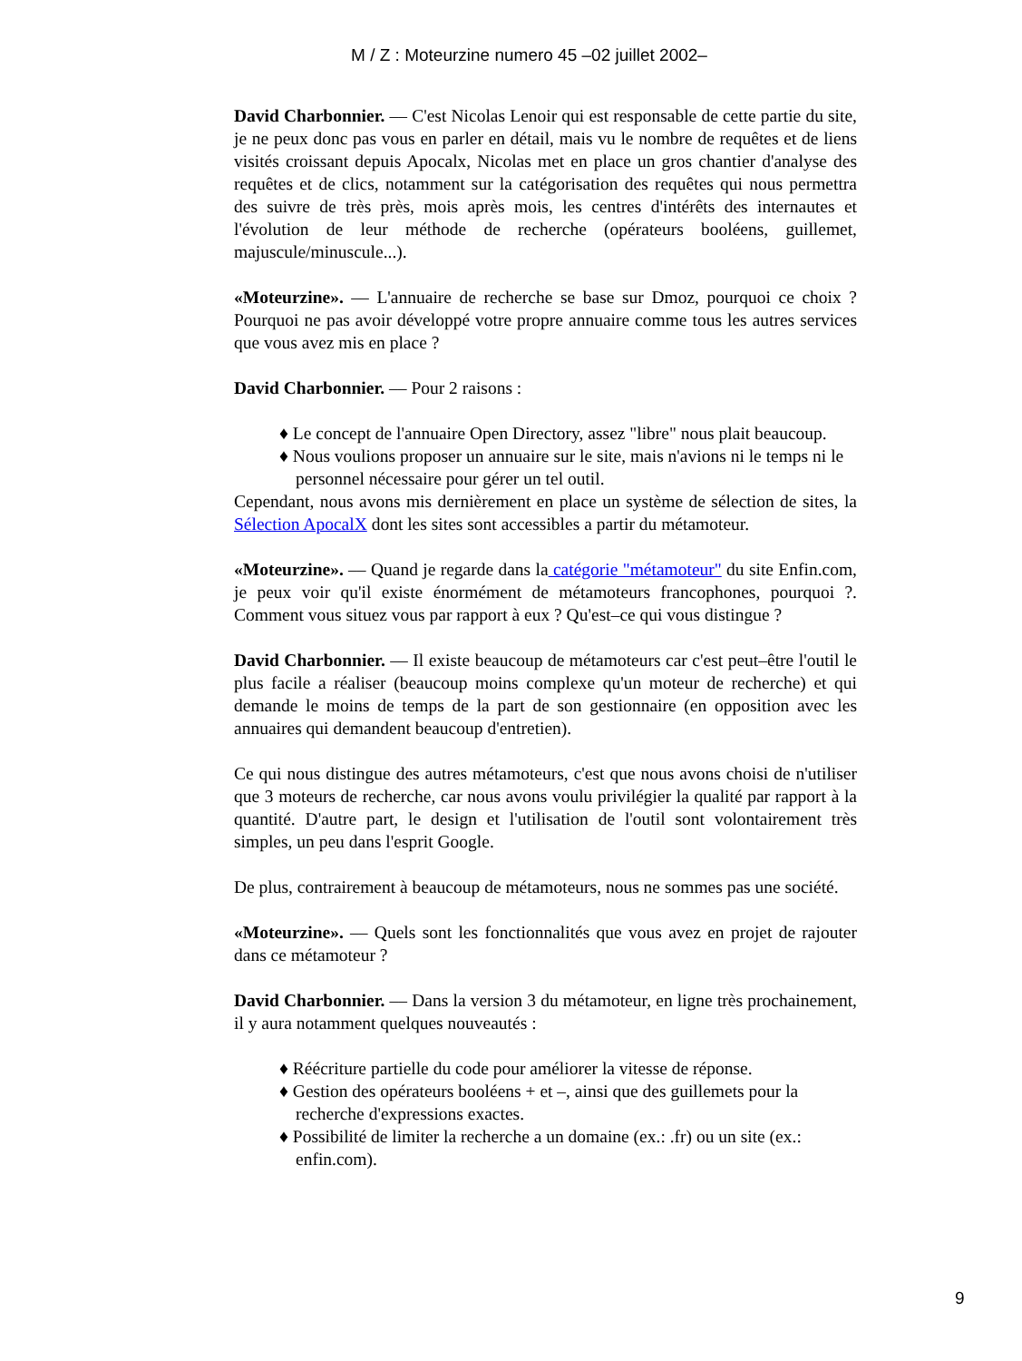M / Z : Moteurzine numero 45 –02 juillet 2002–
David Charbonnier. –– C'est Nicolas Lenoir qui est responsable de cette partie du site, je ne peux donc pas vous en parler en détail, mais vu le nombre de requêtes et de liens visités croissant depuis Apocalx, Nicolas met en place un gros chantier d'analyse des requêtes et de clics, notamment sur la catégorisation des requêtes qui nous permettra des suivre de très près, mois après mois, les centres d'intérêts des internautes et l'évolution de leur méthode de recherche (opérateurs booléens, guillemet, majuscule/minuscule...).
«Moteurzine». –– L'annuaire de recherche se base sur Dmoz, pourquoi ce choix ? Pourquoi ne pas avoir développé votre propre annuaire comme tous les autres services que vous avez mis en place ?
David Charbonnier. –– Pour 2 raisons :
♦ Le concept de l'annuaire Open Directory, assez "libre" nous plait beaucoup.
♦ Nous voulions proposer un annuaire sur le site, mais n'avions ni le temps ni le personnel nécessaire pour gérer un tel outil.
Cependant, nous avons mis dernièrement en place un système de sélection de sites, la Sélection ApocalX dont les sites sont accessibles a partir du métamoteur.
«Moteurzine». –– Quand je regarde dans la catégorie "métamoteur" du site Enfin.com, je peux voir qu'il existe énormément de métamoteurs francophones, pourquoi ?. Comment vous situez vous par rapport à eux ? Qu'est–ce qui vous distingue ?
David Charbonnier. –– Il existe beaucoup de métamoteurs car c'est peut–être l'outil le plus facile a réaliser (beaucoup moins complexe qu'un moteur de recherche) et qui demande le moins de temps de la part de son gestionnaire (en opposition avec les annuaires qui demandent beaucoup d'entretien).
Ce qui nous distingue des autres métamoteurs, c'est que nous avons choisi de n'utiliser que 3 moteurs de recherche, car nous avons voulu privilégier la qualité par rapport à la quantité. D'autre part, le design et l'utilisation de l'outil sont volontairement très simples, un peu dans l'esprit Google.
De plus, contrairement à beaucoup de métamoteurs, nous ne sommes pas une société.
«Moteurzine». –– Quels sont les fonctionnalités que vous avez en projet de rajouter dans ce métamoteur ?
David Charbonnier. –– Dans la version 3 du métamoteur, en ligne très prochainement, il y aura notamment quelques nouveautés :
♦ Réécriture partielle du code pour améliorer la vitesse de réponse.
♦ Gestion des opérateurs booléens + et –, ainsi que des guillemets pour la recherche d'expressions exactes.
♦ Possibilité de limiter la recherche a un domaine (ex.: .fr) ou un site (ex.: enfin.com).
9